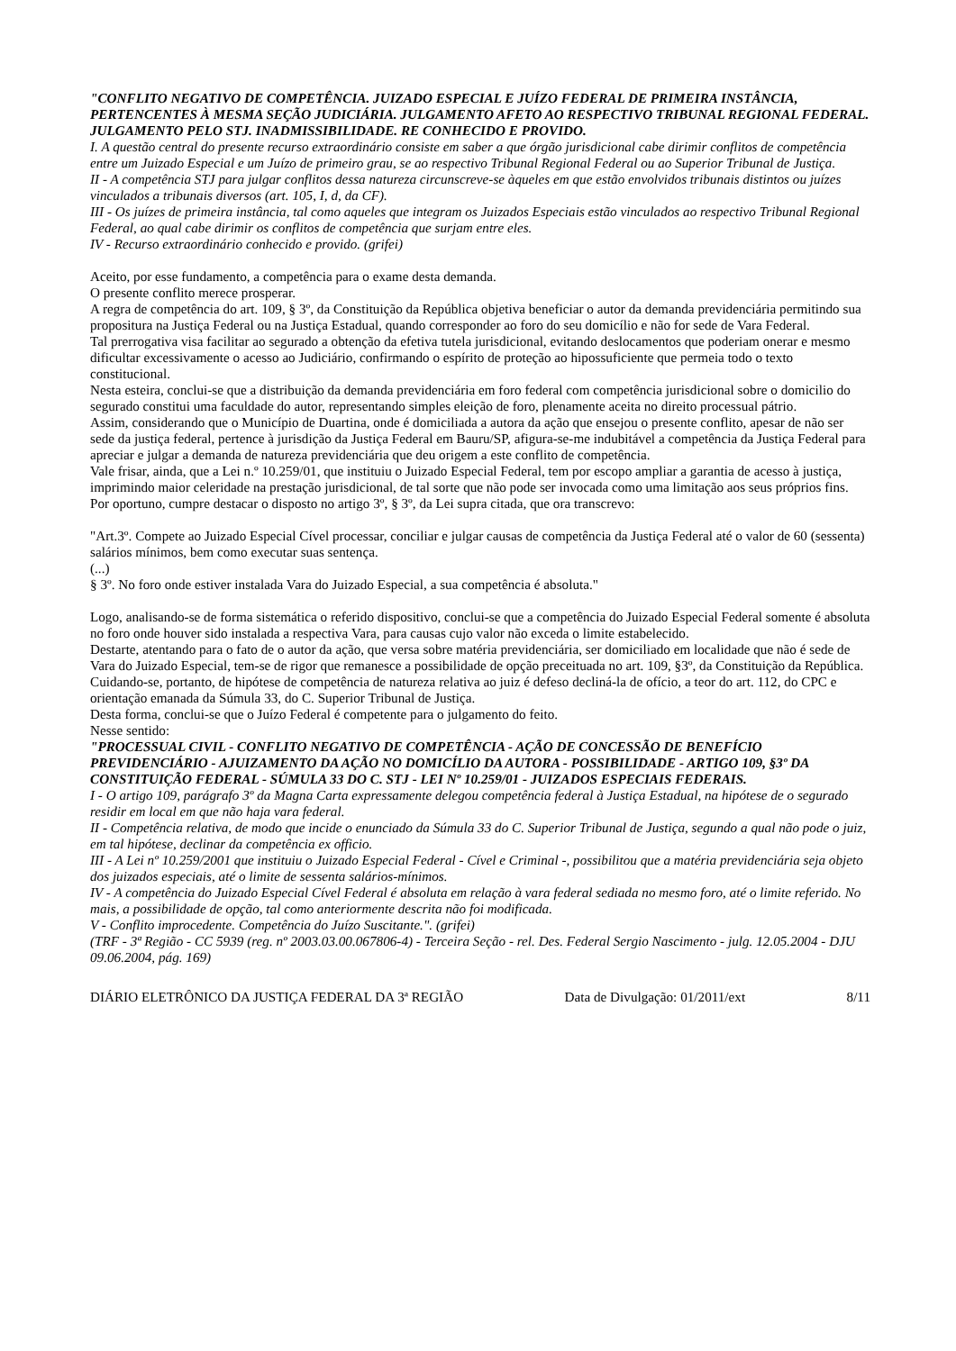"CONFLITO NEGATIVO DE COMPETÊNCIA. JUIZADO ESPECIAL E JUÍZO FEDERAL DE PRIMEIRA INSTÂNCIA, PERTENCENTES À MESMA SEÇÃO JUDICIÁRIA. JULGAMENTO AFETO AO RESPECTIVO TRIBUNAL REGIONAL FEDERAL. JULGAMENTO PELO STJ. INADMISSIBILIDADE. RE CONHECIDO E PROVIDO.
I. A questão central do presente recurso extraordinário consiste em saber a que órgão jurisdicional cabe dirimir conflitos de competência entre um Juizado Especial e um Juízo de primeiro grau, se ao respectivo Tribunal Regional Federal ou ao Superior Tribunal de Justiça.
II - A competência STJ para julgar conflitos dessa natureza circunscreve-se àqueles em que estão envolvidos tribunais distintos ou juízes vinculados a tribunais diversos (art. 105, I, d, da CF).
III - Os juízes de primeira instância, tal como aqueles que integram os Juizados Especiais estão vinculados ao respectivo Tribunal Regional Federal, ao qual cabe dirimir os conflitos de competência que surjam entre eles.
IV - Recurso extraordinário conhecido e provido. (grifei)
Aceito, por esse fundamento, a competência para o exame desta demanda.
O presente conflito merece prosperar.
A regra de competência do art. 109, § 3º, da Constituição da República objetiva beneficiar o autor da demanda previdenciária permitindo sua propositura na Justiça Federal ou na Justiça Estadual, quando corresponder ao foro do seu domicílio e não for sede de Vara Federal.
Tal prerrogativa visa facilitar ao segurado a obtenção da efetiva tutela jurisdicional, evitando deslocamentos que poderiam onerar e mesmo dificultar excessivamente o acesso ao Judiciário, confirmando o espírito de proteção ao hipossuficiente que permeia todo o texto constitucional.
Nesta esteira, conclui-se que a distribuição da demanda previdenciária em foro federal com competência jurisdicional sobre o domicilio do segurado constitui uma faculdade do autor, representando simples eleição de foro, plenamente aceita no direito processual pátrio.
Assim, considerando que o Município de Duartina, onde é domiciliada a autora da ação que ensejou o presente conflito, apesar de não ser sede da justiça federal, pertence à jurisdição da Justiça Federal em Bauru/SP, afigura-se-me indubitável a competência da Justiça Federal para apreciar e julgar a demanda de natureza previdenciária que deu origem a este conflito de competência.
Vale frisar, ainda, que a Lei n.º 10.259/01, que instituiu o Juizado Especial Federal, tem por escopo ampliar a garantia de acesso à justiça, imprimindo maior celeridade na prestação jurisdicional, de tal sorte que não pode ser invocada como uma limitação aos seus próprios fins.
Por oportuno, cumpre destacar o disposto no artigo 3º, § 3º, da Lei supra citada, que ora transcrevo:
"Art.3º. Compete ao Juizado Especial Cível processar, conciliar e julgar causas de competência da Justiça Federal até o valor de 60 (sessenta) salários mínimos, bem como executar suas sentença.
(...)
§ 3º. No foro onde estiver instalada Vara do Juizado Especial, a sua competência é absoluta."
Logo, analisando-se de forma sistemática o referido dispositivo, conclui-se que a competência do Juizado Especial Federal somente é absoluta no foro onde houver sido instalada a respectiva Vara, para causas cujo valor não exceda o limite estabelecido.
Destarte, atentando para o fato de o autor da ação, que versa sobre matéria previdenciária, ser domiciliado em localidade que não é sede de Vara do Juizado Especial, tem-se de rigor que remanesce a possibilidade de opção preceituada no art. 109, §3º, da Constituição da República.
Cuidando-se, portanto, de hipótese de competência de natureza relativa ao juiz é defeso decliná-la de ofício, a teor do art. 112, do CPC e orientação emanada da Súmula 33, do C. Superior Tribunal de Justiça.
Desta forma, conclui-se que o Juízo Federal é competente para o julgamento do feito.
Nesse sentido:
"PROCESSUAL CIVIL - CONFLITO NEGATIVO DE COMPETÊNCIA - AÇÃO DE CONCESSÃO DE BENEFÍCIO PREVIDENCIÁRIO - AJUIZAMENTO DA AÇÃO NO DOMICÍLIO DA AUTORA - POSSIBILIDADE - ARTIGO 109, §3º DA CONSTITUIÇÃO FEDERAL - SÚMULA 33 DO C. STJ - LEI Nº 10.259/01 - JUIZADOS ESPECIAIS FEDERAIS.
I - O artigo 109, parágrafo 3º da Magna Carta expressamente delegou competência federal à Justiça Estadual, na hipótese de o segurado residir em local em que não haja vara federal.
II - Competência relativa, de modo que incide o enunciado da Súmula 33 do C. Superior Tribunal de Justiça, segundo a qual não pode o juiz, em tal hipótese, declinar da competência ex officio.
III - A Lei nº 10.259/2001 que instituiu o Juizado Especial Federal - Cível e Criminal -, possibilitou que a matéria previdenciária seja objeto dos juizados especiais, até o limite de sessenta salários-mínimos.
IV - A competência do Juizado Especial Cível Federal é absoluta em relação à vara federal sediada no mesmo foro, até o limite referido. No mais, a possibilidade de opção, tal como anteriormente descrita não foi modificada.
V - Conflito improcedente. Competência do Juízo Suscitante.". (grifei)
(TRF - 3ª Região - CC 5939 (reg. nº 2003.03.00.067806-4) - Terceira Seção - rel. Des. Federal Sergio Nascimento - julg. 12.05.2004 - DJU 09.06.2004, pág. 169)
DIÁRIO ELETRÔNICO DA JUSTIÇA FEDERAL DA 3ª REGIÃO Data de Divulgação: 01/2011/ext 8/11